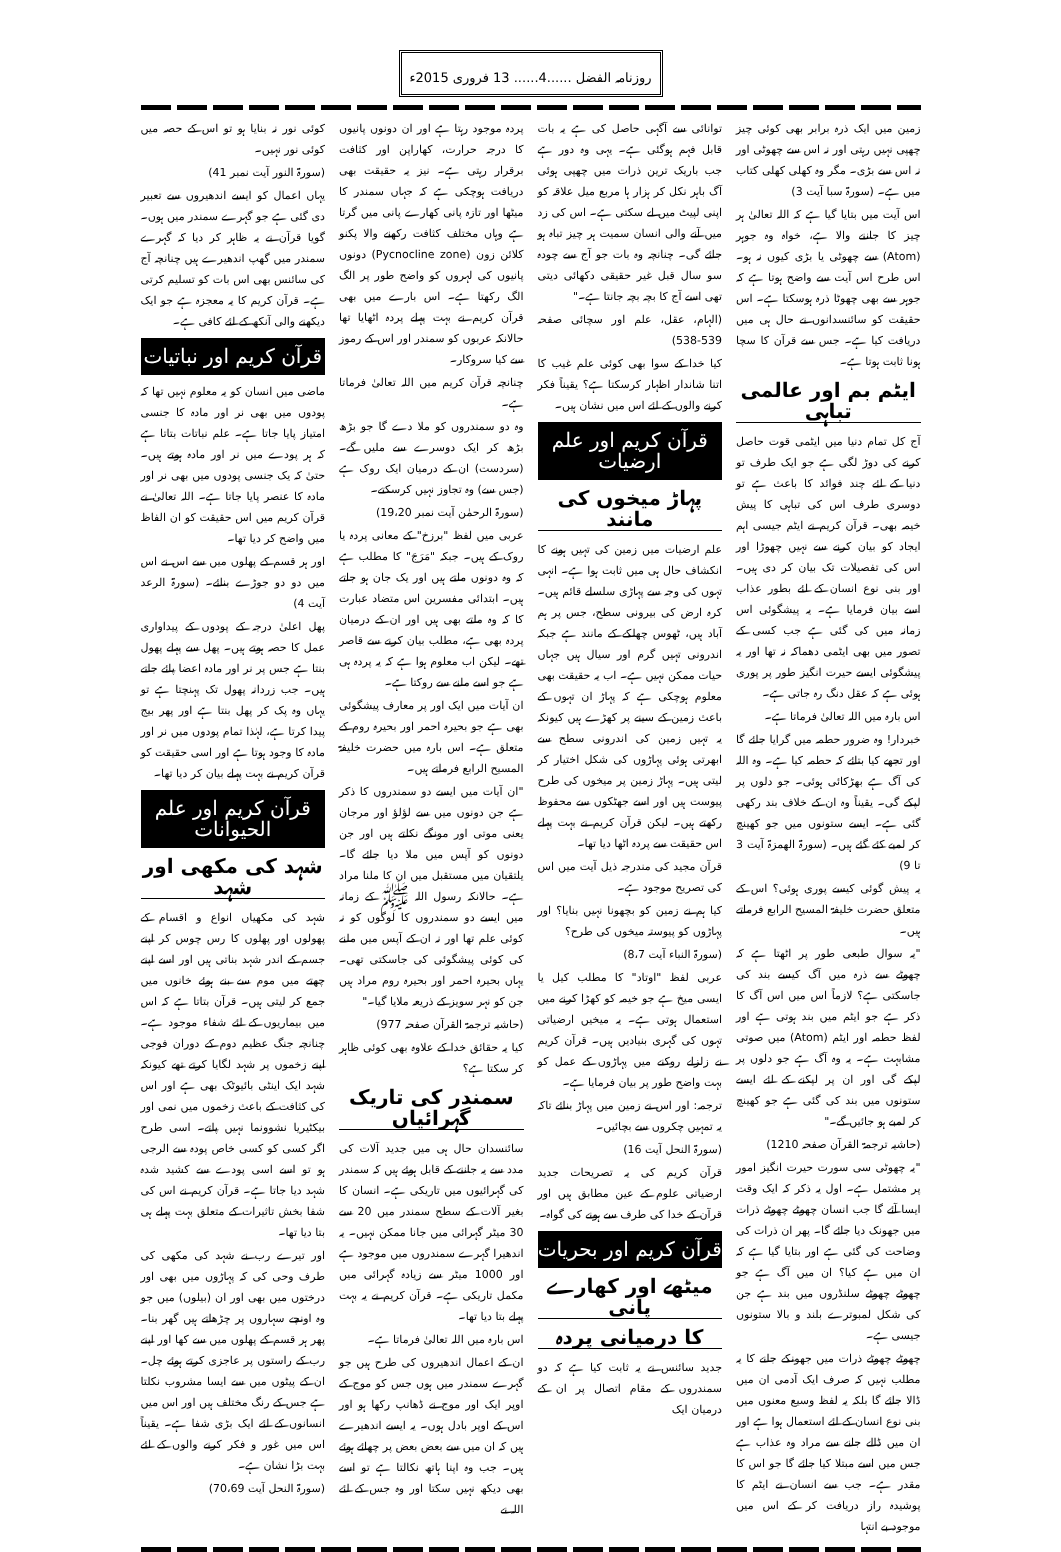روزنامہ الفضل ......4...... 13 فروری 2015ء
زمین میں ایک ذرہ برابر بھی کوئی چیز چھپی نہیں رہتی اور نہ اس سے چھوٹی اور نہ اس سے بڑی۔ مگر وہ کھلی کھلی کتاب میں ہے۔ (سورۃ سبا آیت 3)
اس آیت میں بتایا گیا ہے کہ اللہ تعالیٰ ہر چیز کا جاننے والا ہے، خواہ وہ جوہر (Atom) سے چھوٹی یا بڑی کیوں نہ ہو۔ اس طرح اس آیت سے واضح ہوتا ہے کہ جوہر سے بھی چھوٹا ذرہ ہوسکتا ہے۔ اس حقیقت کو سائنسدانوں نے حال ہی میں دریافت کیا ہے۔ جس سے قرآن کا سچا ہونا ثابت ہوتا ہے۔
ایٹم بم اور عالمی تباہی
آج کل تمام دنیا میں ایٹمی قوت حاصل کرنے کی دوڑ لگی ہے جو ایک طرف تو دنیا کے لئے چند فوائد کا باعث ہے تو دوسری طرف اس کی تباہی کا پیش خیمہ بھی۔ قرآن کریم نے ایٹم جیسی اہم ایجاد کو بیان کرنے سے نہیں چھوڑا اور اس کی تفصیلات تک بیان کر دی ہیں۔ اور بنی نوع انسان کے لئے بطور عذاب اسے بیان فرمایا ہے۔ یہ پیشگوئی اس زمانہ میں کی گئی ہے جب کسی کے تصور میں بھی ایٹمی دھماکہ نہ تھا اور یہ پیشگوئی ایسے حیرت انگیز طور پر پوری ہوئی ہے کہ عقل دنگ رہ جاتی ہے۔
اس بارہ میں اللہ تعالیٰ فرماتا ہے۔
خبردار! وہ ضرور حطمہ میں گرایا جائے گا اور تجھے کیا بتائے کہ حطمہ کیا ہے۔ وہ اللہ کی آگ ہے بھڑکائی ہوئی۔ جو دلوں پر لپکے گی۔ یقیناً وہ ان کے خلاف بند رکھی گئی ہے۔ ایسے ستونوں میں جو کھینچ کر لمبے کئے گئے ہیں۔ (سورۃ الھمزۃ آیت 3 تا 9)
یہ پیش گوئی کیسے پوری ہوئی؟ اس کے متعلق حضرت خلیفۃ المسیح الرابع فرماتے ہیں۔
"یہ سوال طبعی طور پر اٹھتا ہے کہ چھوٹے سے ذرہ میں آگ کیسے بند کی جاسکتی ہے؟ لازماً اس میں اس آگ کا ذکر ہے جو ایٹم میں بند ہوتی ہے اور لفظ حطمہ اور ایٹم (Atom) میں صوتی مشابہت ہے۔ یہ وہ آگ ہے جو دلوں پر لپکے گی اور ان پر لپکنے کے لئے ایسے ستونوں میں بند کی گئی ہے جو کھینچ کر لمبے ہو جائیں گے۔"
(حاشیہ ترجمۃ القرآن صفحہ 1210)
"یہ چھوٹی سی سورت حیرت انگیز امور پر مشتمل ہے۔ اول یہ ذکر کہ ایک وقت ایسا آئے گا جب انسان چھوٹے چھوٹے ذرات میں جھونک دیا جائے گا۔ پھر ان ذرات کی وضاحت کی گئی ہے اور بتایا گیا ہے کہ ان میں ہے کیا؟ ان میں آگ ہے جو چھوٹے چھوٹے سلنڈروں میں بند ہے جن کی شکل لمبوترے بلند و بالا ستونوں جیسی ہے۔
چھوٹے چھوٹے ذرات میں جھونکے جانے کا یہ مطلب نہیں کہ صرف ایک آدمی ان میں ڈالا جائے گا بلکہ یہ لفظ وسیع معنوں میں بنی نوع انسان کے لئے استعمال ہوا ہے اور ان میں ڈالے جانے سے مراد وہ عذاب ہے جس میں اسے مبتلا کیا جائے گا جو اس کا مقدر ہے۔ جب سے انسان نے ایٹم کا پوشیدہ راز دریافت کر کے اس میں موجود بے انتہا
توانائی سے آگہی حاصل کی ہے یہ بات قابل فہم ہوگئی ہے۔ یہی وہ دور ہے جب باریک ترین ذرات میں چھپی ہوئی آگ باہر نکل کر ہزار ہا مربع میل علاقہ کو اپنی لپیٹ میں لے سکتی ہے۔ اس کی زد میں آنے والی انسان سمیت ہر چیز تباہ ہو جائے گی۔ چنانچہ وہ بات جو آج سے چودہ سو سال قبل غیر حقیقی دکھائی دیتی تھی اسے آج کا بچہ بچہ جانتا ہے۔"
(الہام، عقل، علم اور سچائی صفحہ 539-538)
کیا خدا کے سوا بھی کوئی علم غیب کا اتنا شاندار اظہار کرسکتا ہے؟ یقیناً فکر کرنے والوں کے لئے اس میں نشان ہیں۔
قرآن کریم اور علم ارضیات
پہاڑ میخوں کی مانند
علم ارضیات میں زمین کی تہیں ہونے کا انکشاف حال ہی میں ثابت ہوا ہے۔ انہی تہوں کی وجہ سے پہاڑی سلسلے قائم ہیں۔ کرہ ارض کی بیرونی سطح، جس پر ہم آباد ہیں، ٹھوس چھلکے کے مانند ہے جبکہ اندرونی تہیں گرم اور سیال ہیں جہاں حیات ممکن نہیں ہے۔ اب یہ حقیقت بھی معلوم ہوچکی ہے کہ پہاڑ ان تہوں کے باعث زمین کے سینے پر کھڑے ہیں کیونکہ یہ تہیں زمین کی اندرونی سطح سے ابھرتی ہوئی پہاڑوں کی شکل اختیار کر لیتی ہیں۔ پہاڑ زمین پر میخوں کی طرح پیوست ہیں اور اسے جھٹکوں سے محفوظ رکھتے ہیں۔ لیکن قرآن کریم نے بہت پہلے اس حقیقت سے پردہ اٹھا دیا تھا۔
قرآن مجید کی مندرجہ ذیل آیت میں اس کی تصریح موجود ہے۔
کیا ہم نے زمین کو بچھونا نہیں بنایا؟ اور پہاڑوں کو پیوستہ میخوں کی طرح؟
(سورۃ النباء آیت 8،7)
عربی لفظ "اوتاد" کا مطلب کیل یا ایسی میخ ہے جو خیمہ کو کھڑا کرنے میں استعمال ہوتی ہے۔ یہ میخیں ارضیاتی تہوں کی گہری بنیادیں ہیں۔ قرآن کریم نے زلزلے روکنے میں پہاڑوں کے عمل کو بہت واضح طور پر بیان فرمایا ہے۔
ترجمہ: اور اس نے زمین میں پہاڑ بنائے تاکہ یہ تمہیں چکروں سے بچائیں۔
(سورۃ النحل آیت 16)
قرآن کریم کی یہ تصریحات جدید ارضیاتی علوم کے عین مطابق ہیں اور قرآن کے خدا کی طرف سے ہونے کی گواہ۔
قرآن کریم اور بحریات
میٹھے اور کھارے پانی
کا درمیانی پردہ
جدید سائنس نے یہ ثابت کیا ہے کہ دو سمندروں کے مقام اتصال پر ان کے درمیان ایک
پردہ موجود رہتا ہے اور ان دونوں پانیوں کا درجہ حرارت، کھاراپن اور کثافت برقرار رہتی ہے۔ نیز یہ حقیقت بھی دریافت ہوچکی ہے کہ جہاں سمندر کا میٹھا اور تازہ پانی کھارے پانی میں گرتا ہے وہاں مختلف کثافت رکھنے والا پکنو کلائن زون (Pycnocline zone) دونوں پانیوں کی لہروں کو واضح طور پر الگ الگ رکھتا ہے۔ اس بارے میں بھی قرآن کریم نے بہت پہلے پردہ اٹھایا تھا حالانکہ عربوں کو سمندر اور اس کے رموز سے کیا سروکار۔
چنانچہ قرآن کریم میں اللہ تعالیٰ فرماتا ہے۔
وہ دو سمندروں کو ملا دے گا جو بڑھ بڑھ کر ایک دوسرے سے ملیں گے۔ (سردست) ان کے درمیان ایک روک ہے (جس سے) وہ تجاوز نہیں کرسکتے۔
(سورۃ الرحمٰن آیت نمبر 19،20)
عربی میں لفظ "برزخ" کے معانی پردہ یا روک کے ہیں۔ جبکہ "مَرَجَ" کا مطلب ہے کہ وہ دونوں ملتے ہیں اور یک جان ہو جاتے ہیں۔ ابتدائی مفسرین اس متضاد عبارت کا کہ وہ ملتے بھی ہیں اور ان کے درمیان پردہ بھی ہے، مطلب بیان کرنے سے قاصر تھے۔ لیکن اب معلوم ہوا ہے کہ یہ پردہ ہی ہے جو اسے ملنے سے روکتا ہے۔
ان آیات میں ایک اور پر معارف پیشگوئی بھی ہے جو بحیرہ احمر اور بحیرہ روم کے متعلق ہے۔ اس بارہ میں حضرت خلیفۃ المسیح الرابع فرماتے ہیں۔
"ان آیات میں ایسے دو سمندروں کا ذکر ہے جن دونوں میں سے لؤلؤ اور مرجان یعنی موتی اور مونگے نکلتے ہیں اور جن دونوں کو آپس میں ملا دیا جائے گا۔ یلتقیان میں مستقبل میں ان کا ملنا مراد ہے۔ حالانکہ رسول اللہ ﷺ کے زمانہ میں ایسے دو سمندروں کا لوگوں کو نہ کوئی علم تھا اور نہ ان کے آپس میں ملنے کی کوئی پیشگوئی کی جاسکتی تھی۔ یہاں بحیرہ احمر اور بحیرہ روم مراد ہیں جن کو نہر سویز کے ذریعہ ملایا گیا۔"
(حاشیہ ترجمۃ القرآن صفحہ 977)
کیا یہ حقائق خدا کے علاوہ بھی کوئی ظاہر کر سکتا ہے؟
سمندر کی تاریک گہرائیاں
سائنسدان حال ہی میں جدید آلات کی مدد سے یہ جاننے کے قابل ہوئے ہیں کہ سمندر کی گہرائیوں میں تاریکی ہے۔ انسان کا بغیر آلات کے سطح سمندر میں 20 سے 30 میٹر گہرائی میں جانا ممکن نہیں۔ یہ اندھیرا گہرے سمندروں میں موجود ہے اور 1000 میٹر سے زیادہ گہرائی میں مکمل تاریکی ہے۔ قرآن کریم نے یہ بہت پہلے بتا دیا تھا۔
اس بارہ میں اللہ تعالیٰ فرماتا ہے۔
ان کے اعمال اندھیروں کی طرح ہیں جو گہرے سمندر میں ہوں جس کو موج کے اوپر ایک اور موج نے ڈھانپ رکھا ہو اور اس کے اوپر بادل ہوں۔ یہ ایسے اندھیرے ہیں کہ ان میں سے بعض بعض پر چھائے ہوئے ہیں۔ جب وہ اپنا ہاتھ نکالتا ہے تو اسے بھی دیکھ نہیں سکتا اور وہ جس کے لئے اللہ نے
کوئی نور نہ بنایا ہو تو اس کے حصہ میں کوئی نور نہیں۔
(سورۃ النور آیت نمبر 41)
یہاں اعمال کو ایسے اندھیروں سے تعبیر دی گئی ہے جو گہرے سمندر میں ہوں۔ گویا قرآن نے یہ ظاہر کر دیا کہ گہرے سمندر میں گھپ اندھیرے ہیں چنانچہ آج کی سائنس بھی اس بات کو تسلیم کرتی ہے۔ قرآن کریم کا یہ معجزہ ہے جو ایک دیکھنے والی آنکھ کے لئے کافی ہے۔
قرآن کریم اور نباتیات
ماضی میں انسان کو یہ معلوم نہیں تھا کہ پودوں میں بھی نر اور مادہ کا جنسی امتیاز پایا جاتا ہے۔ علم نباتات بتاتا ہے کہ ہر پودے میں نر اور مادہ ہوتے ہیں۔ حتیٰ کہ یک جنسی پودوں میں بھی نر اور مادہ کا عنصر پایا جاتا ہے۔ اللہ تعالیٰ نے قرآن کریم میں اس حقیقت کو ان الفاظ میں واضح کر دیا تھا۔
اور ہر قسم کے پھلوں میں سے اس نے اس میں دو دو جوڑے بنائے۔ (سورۃ الرعد آیت 4)
پھل اعلیٰ درجہ کے پودوں کے پیداواری عمل کا حصہ ہوتے ہیں۔ پھل سے پہلے پھول بنتا ہے جس پر نر اور مادہ اعضا پائے جاتے ہیں۔ جب زردانہ پھول تک پہنچتا ہے تو یہاں وہ پک کر پھل بنتا ہے اور پھر بیج پیدا کرتا ہے، لہٰذا تمام پودوں میں نر اور مادہ کا وجود ہوتا ہے اور اسی حقیقت کو قرآن کریم نے بہت پہلے بیان کر دیا تھا۔
قرآن کریم اور علم الحیوانات
شہد کی مکھی اور شہد
شہد کی مکھیاں انواع و اقسام کے پھولوں اور پھلوں کا رس چوس کر اپنے جسم کے اندر شہد بناتی ہیں اور اسے اپنے چھتے میں موم سے بنے ہوئے خانوں میں جمع کر لیتی ہیں۔ قرآن بتاتا ہے کہ اس میں بیماریوں کے لئے شفاء موجود ہے۔ چنانچہ جنگ عظیم دوم کے دوران فوجی اپنے زخموں پر شہد لگایا کرتے تھے کیونکہ شہد ایک اینٹی بائیوٹک بھی ہے اور اس کی کثافت کے باعث زخموں میں نمی اور بیکٹیریا نشوونما نہیں پاتے۔ اسی طرح اگر کسی کو کسی خاص پودہ سے الرجی ہو تو اسے اسی پودے سے کشید شدہ شہد دیا جاتا ہے۔ قرآن کریم نے اس کی شفا بخش تاثیرات کے متعلق بہت پہلے ہی بتا دیا تھا۔
اور تیرے رب نے شہد کی مکھی کی طرف وحی کی کہ پہاڑوں میں بھی اور درختوں میں بھی اور ان (بیلوں) میں جو وہ اونچے سہاروں پر چڑھاتے ہیں گھر بنا۔ پھر ہر قسم کے پھلوں میں سے کھا اور اپنے رب کے راستوں پر عاجزی کرتے ہوئے چل۔ ان کے پیٹوں میں سے ایسا مشروب نکلتا ہے جس کے رنگ مختلف ہیں اور اس میں انسانوں کے لئے ایک بڑی شفا ہے۔ یقیناً اس میں غور و فکر کرنے والوں کے لئے بہت بڑا نشان ہے۔
(سورۃ النحل آیت 70،69)